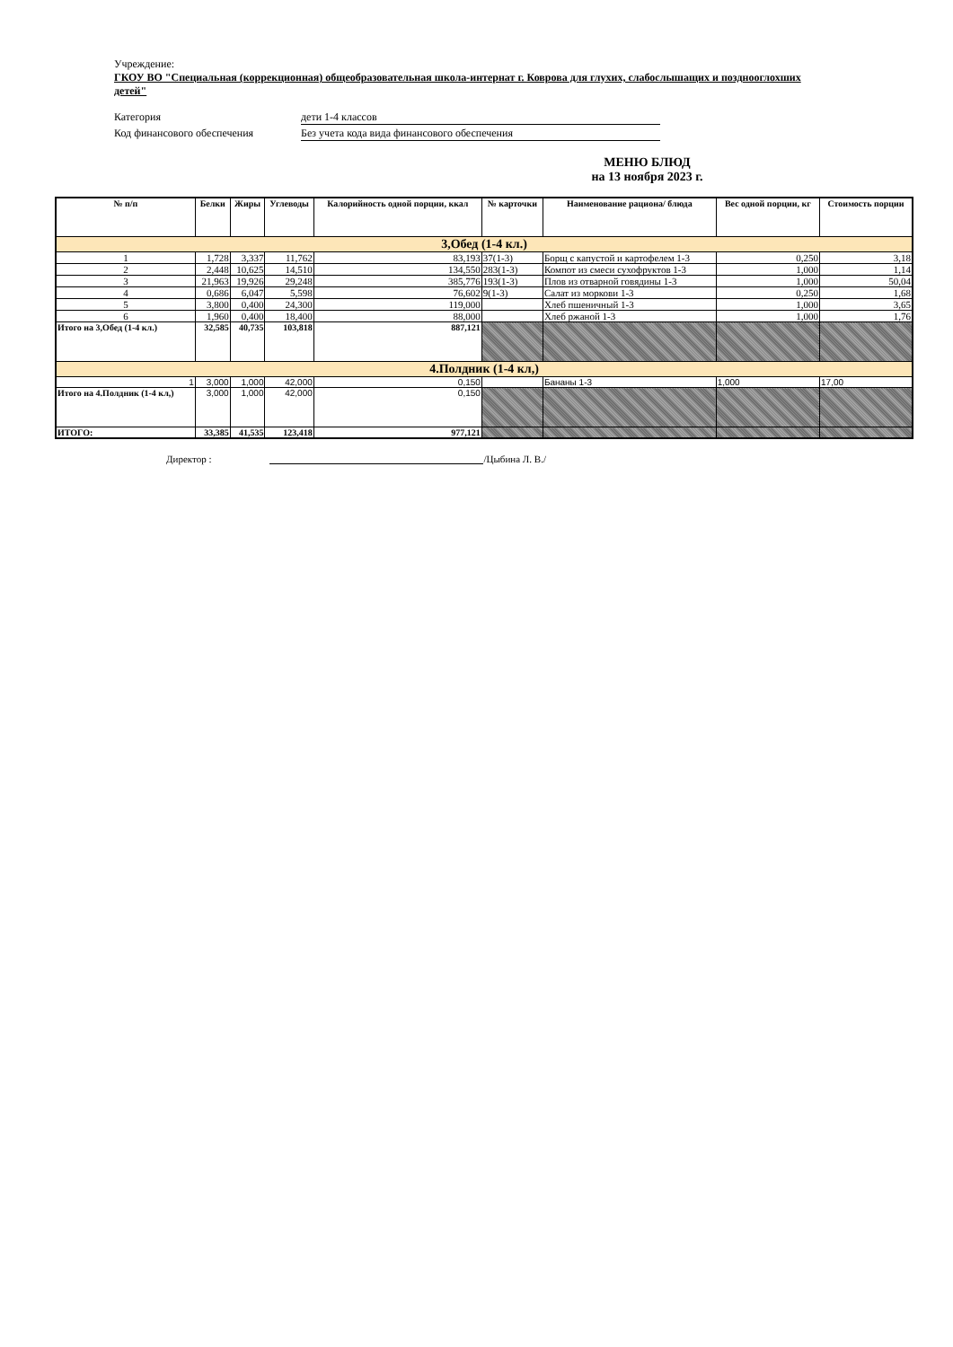Учреждение:
ГКОУ ВО "Специальная (коррекционная) общеобразовательная школа-интернат г. Коврова для глухих, слабослышащих и позднооглохших детей"
Категория дети 1-4 классов
Код финансового обеспечения Без учета кода вида финансового обеспечения
МЕНЮ БЛЮД
на 13 ноября 2023 г.
| № п/п | Белки | Жиры | Углеводы | Калорийность одной порции, ккал | № карточки | Наименование рациона/ блюда | Вес одной порции, кг | Стоимость порции |
| --- | --- | --- | --- | --- | --- | --- | --- | --- |
| 3,Обед (1-4 кл.) | | | | | | | | |
| 1 | 1,728 | 3,337 | 11,762 | 83,193 | 37(1-3) | Борщ с капустой и картофелем 1-3 | 0,250 | 3,18 |
| 2 | 2,448 | 10,625 | 14,510 | 134,550 | 283(1-3) | Компот из смеси сухофруктов 1-3 | 1,000 | 1,14 |
| 3 | 21,963 | 19,926 | 29,248 | 385,776 | 193(1-3) | Плов из отварной говядины 1-3 | 1,000 | 50,04 |
| 4 | 0,686 | 6,047 | 5,598 | 76,602 | 9(1-3) | Салат из моркови 1-3 | 0,250 | 1,68 |
| 5 | 3,800 | 0,400 | 24,300 | 119,000 | | Хлеб пшеничный 1-3 | 1,000 | 3,65 |
| 6 | 1,960 | 0,400 | 18,400 | 88,000 | | Хлеб ржаной 1-3 | 1,000 | 1,76 |
| Итого на 3,Обед (1-4 кл.) | 32,585 | 40,735 | 103,818 | 887,121 | | | | |
| 4.Полдник (1-4 кл,) | | | | | | | | |
| 1 | 3,000 | 1,000 | 42,000 | 0,150 | | Бананы 1-3 | 1,000 | 17,00 |
| Итого на 4.Полдник (1-4 кл,) | 3,000 | 1,000 | 42,000 | 0,150 | | | | |
| ИТОГО: | 33,385 | 41,535 | 123,418 | 977,121 | | | | |
Директор : /Цыбина Л. В./